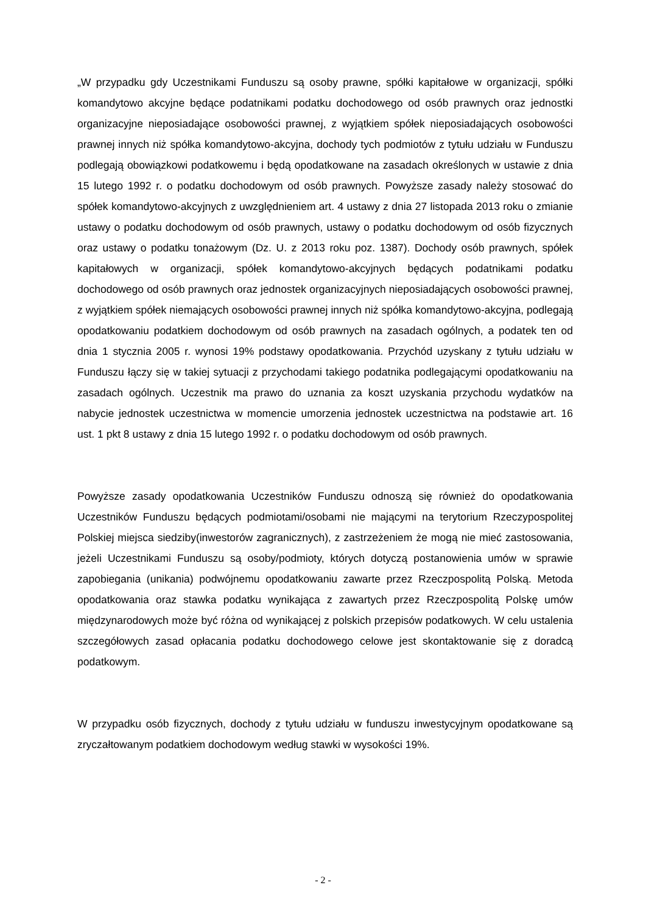„W przypadku gdy Uczestnikami Funduszu są osoby prawne, spółki kapitałowe w organizacji, spółki komandytowo akcyjne będące podatnikami podatku dochodowego od osób prawnych oraz jednostki organizacyjne nieposiadające osobowości prawnej, z wyjątkiem spółek nieposiadających osobowości prawnej innych niż spółka komandytowo-akcyjna, dochody tych podmiotów z tytułu udziału w Funduszu podlegają obowiązkowi podatkowemu i będą opodatkowane na zasadach określonych w ustawie z dnia 15 lutego 1992 r. o podatku dochodowym od osób prawnych. Powyższe zasady należy stosować do spółek komandytowo-akcyjnych z uwzględnieniem art. 4 ustawy z dnia 27 listopada 2013 roku o zmianie ustawy o podatku dochodowym od osób prawnych, ustawy o podatku dochodowym od osób fizycznych oraz ustawy o podatku tonażowym (Dz. U. z 2013 roku poz. 1387). Dochody osób prawnych, spółek kapitałowych w organizacji, spółek komandytowo-akcyjnych będących podatnikami podatku dochodowego od osób prawnych oraz jednostek organizacyjnych nieposiadających osobowości prawnej, z wyjątkiem spółek niemających osobowości prawnej innych niż spółka komandytowo-akcyjna, podlegają opodatkowaniu podatkiem dochodowym od osób prawnych na zasadach ogólnych, a podatek ten od dnia 1 stycznia 2005 r. wynosi 19% podstawy opodatkowania. Przychód uzyskany z tytułu udziału w Funduszu łączy się w takiej sytuacji z przychodami takiego podatnika podlegającymi opodatkowaniu na zasadach ogólnych. Uczestnik ma prawo do uznania za koszt uzyskania przychodu wydatków na nabycie jednostek uczestnictwa w momencie umorzenia jednostek uczestnictwa na podstawie art. 16 ust. 1 pkt 8 ustawy z dnia 15 lutego 1992 r. o podatku dochodowym od osób prawnych.
Powyższe zasady opodatkowania Uczestników Funduszu odnoszą się również do opodatkowania Uczestników Funduszu będących podmiotami/osobami nie mającymi na terytorium Rzeczypospolitej Polskiej miejsca siedziby(inwestorów zagranicznych), z zastrzeżeniem że mogą nie mieć zastosowania, jeżeli Uczestnikami Funduszu są osoby/podmioty, których dotyczą postanowienia umów w sprawie zapobiegania (unikania) podwójnemu opodatkowaniu zawarte przez Rzeczpospolitą Polską. Metoda opodatkowania oraz stawka podatku wynikająca z zawartych przez Rzeczpospolitą Polskę umów międzynarodowych może być różna od wynikającej z polskich przepisów podatkowych. W celu ustalenia szczegółowych zasad opłacania podatku dochodowego celowe jest skontaktowanie się z doradcą podatkowym.
W przypadku osób fizycznych, dochody z tytułu udziału w funduszu inwestycyjnym opodatkowane są zryczałtowanym podatkiem dochodowym według stawki w wysokości 19%.
- 2 -